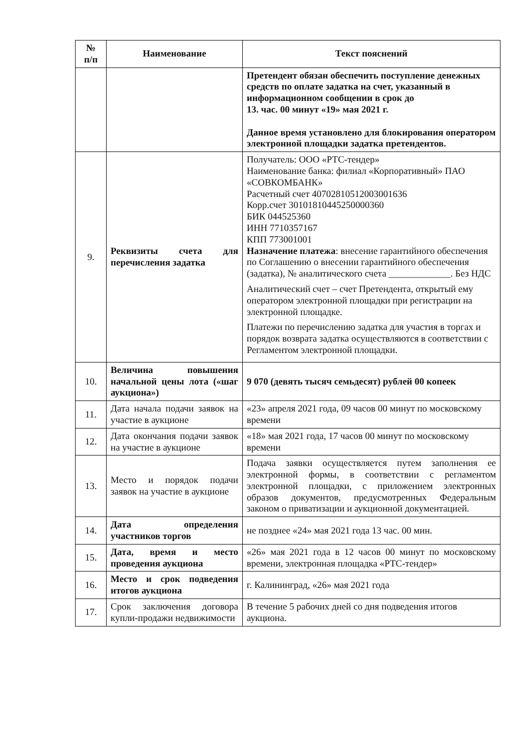| № п/п | Наименование | Текст пояснений |
| --- | --- | --- |
| | | Претендент обязан обеспечить поступление денежных средств по оплате задатка на счет, указанный в информационном сообщении в срок до 13. час. 00 минут «19» мая 2021 г. Данное время установлено для блокирования оператором электронной площадки задатка претендентов. |
| 9. | Реквизиты счета для перечисления задатка | Получатель: ООО «РТС-тендер» Наименование банка: филиал «Корпоративный» ПАО «СОВКОМБАНК» Расчетный счет 40702810512003001636 Корр.счет 30101810445250000360 БИК 044525360 ИНН 7710357167 КПП 773001001 Назначение платежа : внесение гарантийного обеспечения по Соглашению о внесении гарантийного обеспечения (задатка), № аналитического счета _____________. Без НДС Аналитический счет – счет Претендента, открытый ему оператором электронной площадки при регистрации на электронной площадке. Платежи по перечислению задатка для участия в торгах и порядок возврата задатка осуществляются в соответствии с Регламентом электронной площадки. |
| 10. | Величина повышения начальной цены лота («шаг аукциона») | 9 070 (девять тысяч семьдесят) рублей 00 копеек |
| 11. | Дата начала подачи заявок на участие в аукционе | «23» апреля 2021 года, 09 часов 00 минут по московскому времени |
| 12. | Дата окончания подачи заявок на участие в аукционе | «18» мая 2021 года, 17 часов 00 минут по московскому времени |
| 13. | Место и порядок подачи заявок на участие в аукционе | Подача заявки осуществляется путем заполнения ее электронной формы, в соответствии с регламентом электронной площадки, с приложением электронных образов документов, предусмотренных Федеральным законом о приватизации и аукционной документацией. |
| 14. | Дата определения участников торгов | не позднее «24» мая 2021 года 13 час. 00 мин. |
| 15. | Дата, время и место проведения аукциона | «26» мая 2021 года в 12 часов 00 минут по московскому времени, электронная площадка «РТС-тендер» |
| 16. | Место и срок подведения итогов аукциона | г. Калининград, «26» мая 2021 года |
| 17. | Срок заключения договора купли-продажи недвижимости | В течение 5 рабочих дней со дня подведения итогов аукциона. |